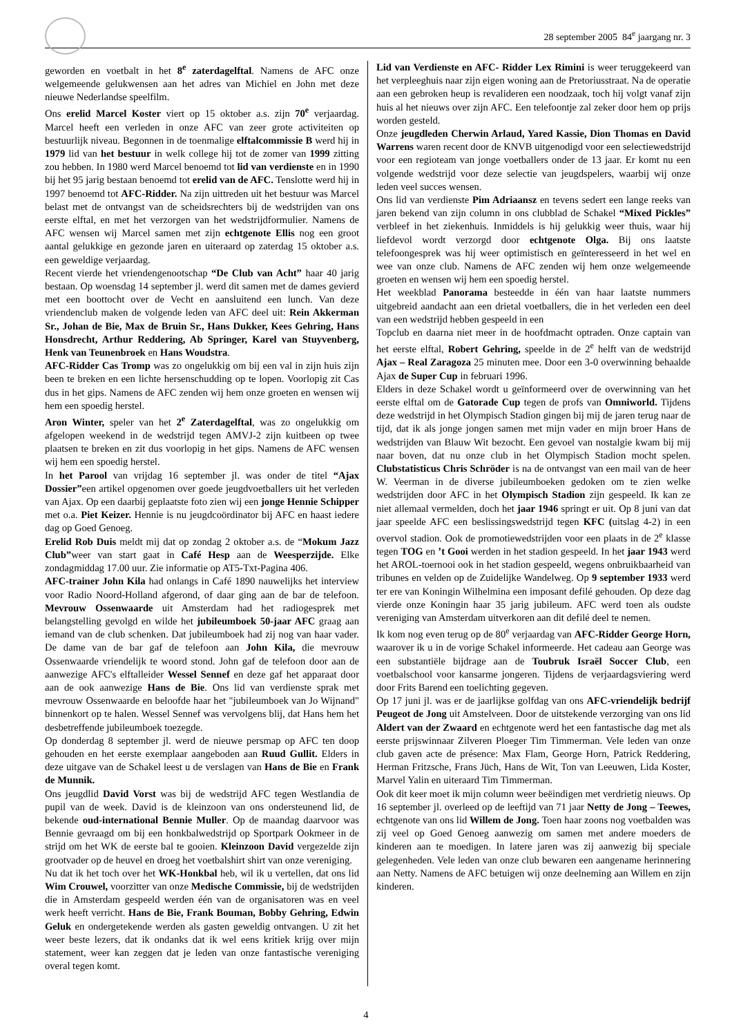28 september 2005 84<sup>e</sup> jaargang nr. 3
geworden en voetbalt in het 8<sup>e</sup> zaterdagelftal. Namens de AFC onze welgemeende gelukwensen aan het adres van Michiel en John met deze nieuwe Nederlandse speelfilm.
Ons erelid Marcel Koster viert op 15 oktober a.s. zijn 70<sup>e</sup> verjaardag. Marcel heeft een verleden in onze AFC van zeer grote activiteiten op bestuurlijk niveau. Begonnen in de toenmalige elftalcommissie B werd hij in 1979 lid van het bestuur in welk college hij tot de zomer van 1999 zitting zou hebben. In 1980 werd Marcel benoemd tot lid van verdienste en in 1990 bij het 95 jarig bestaan benoemd tot erelid van de AFC. Tenslotte werd hij in 1997 benoemd tot AFC-Ridder. Na zijn uittreden uit het bestuur was Marcel belast met de ontvangst van de scheidsrechters bij de wedstrijden van ons eerste elftal, en met het verzorgen van het wedstrijdformulier. Namens de AFC wensen wij Marcel samen met zijn echtgenote Ellis nog een groot aantal gelukkige en gezonde jaren en uiteraard op zaterdag 15 oktober a.s. een geweldige verjaardag.
Recent vierde het vriendengenootschap “De Club van Acht” haar 40 jarig bestaan. Op woensdag 14 september jl. werd dit samen met de dames gevierd met een boottocht over de Vecht en aansluitend een lunch. Van deze vriendenclub maken de volgende leden van AFC deel uit: Rein Akkerman Sr., Johan de Bie, Max de Bruin Sr., Hans Dukker, Kees Gehring, Hans Honsdrecht, Arthur Reddering, Ab Springer, Karel van Stuyvenberg, Henk van Teunenbroek en Hans Woudstra.
AFC-Ridder Cas Tromp was zo ongelukkig om bij een val in zijn huis zijn been te breken en een lichte hersenschudding op te lopen. Voorlopig zit Cas dus in het gips. Namens de AFC zenden wij hem onze groeten en wensen wij hem een spoedig herstel.
Aron Winter, speler van het 2<sup>e</sup> Zaterdagelftal, was zo ongelukkig om afgelopen weekend in de wedstrijd tegen AMVJ-2 zijn kuitbeen op twee plaatsen te breken en zit dus voorlopig in het gips. Namens de AFC wensen wij hem een spoedig herstel.
In het Parool van vrijdag 16 september jl. was onder de titel “Ajax Dossier”een artikel opgenomen over goede jeugdvoetballers uit het verleden van Ajax. Op een daarbij geplaatste foto zien wij een jonge Hennie Schipper met o.a. Piet Keizer. Hennie is nu jeugdcoördinator bij AFC en haast iedere dag op Goed Genoeg.
Erelid Rob Duis meldt mij dat op zondag 2 oktober a.s. de “Mokum Jazz Club”weer van start gaat in Café Hesp aan de Weesperzijde. Elke zondagmiddag 17.00 uur. Zie informatie op AT5-Txt-Pagina 406.
AFC-trainer John Kila had onlangs in Café 1890 nauwelijks het interview voor Radio Noord-Holland afgerond, of daar ging aan de bar de telefoon. Mevrouw Ossenwaarde uit Amsterdam had het radiogesprek met belangstelling gevolgd en wilde het jubileumboek 50-jaar AFC graag aan iemand van de club schenken. Dat jubileumboek had zij nog van haar vader. De dame van de bar gaf de telefoon aan John Kila, die mevrouw Ossenwaarde vriendelijk te woord stond. John gaf de telefoon door aan de aanwezige AFC's elftalleider Wessel Sennef en deze gaf het apparaat door aan de ook aanwezige Hans de Bie. Ons lid van verdienste sprak met mevrouw Ossenwaarde en beloofde haar het "jubileumboek van Jo Wijnand" binnenkort op te halen. Wessel Sennef was vervolgens blij, dat Hans hem het desbetreffende jubileumboek toezegde.
Op donderdag 8 september jl. werd de nieuwe persmap op AFC ten doop gehouden en het eerste exemplaar aangeboden aan Ruud Gullit. Elders in deze uitgave van de Schakel leest u de verslagen van Hans de Bie en Frank de Munnik.
Ons jeugdlid David Vorst was bij de wedstrijd AFC tegen Westlandia de pupil van de week. David is de kleinzoon van ons ondersteunend lid, de bekende oud-international Bennie Muller. Op de maandag daarvoor was Bennie gevraagd om bij een honkbalwedstrijd op Sportpark Ookmeer in de strijd om het WK de eerste bal te gooien. Kleinzoon David vergezelde zijn grootvader op de heuvel en droeg het voetbalshirt shirt van onze vereniging.
Nu dat ik het toch over het WK-Honkbal heb, wil ik u vertellen, dat ons lid Wim Crouwel, voorzitter van onze Medische Commissie, bij de wedstrijden die in Amsterdam gespeeld werden één van de organisatoren was en veel werk heeft verricht. Hans de Bie, Frank Bouman, Bobby Gehring, Edwin Geluk en ondergetekende werden als gasten geweldig ontvangen. U zit het weer beste lezers, dat ik ondanks dat ik wel eens kritiek krijg over mijn statement, weer kan zeggen dat je leden van onze fantastische vereniging overal tegen komt.
Lid van Verdienste en AFC- Ridder Lex Rimini is weer teruggekeerd van het verpleeghuis naar zijn eigen woning aan de Pretoriusstraat. Na de operatie aan een gebroken heup is revalideren een noodzaak, toch hij volgt vanaf zijn huis al het nieuws over zijn AFC. Een telefoontje zal zeker door hem op prijs worden gesteld.
Onze jeugdleden Cherwin Arlaud, Yared Kassie, Dion Thomas en David Warrens waren recent door de KNVB uitgenodigd voor een selectiewedstrijd voor een regioteam van jonge voetballers onder de 13 jaar. Er komt nu een volgende wedstrijd voor deze selectie van jeugdspelers, waarbij wij onze leden veel succes wensen.
Ons lid van verdienste Pim Adriaansz en tevens sedert een lange reeks van jaren bekend van zijn column in ons clubblad de Schakel “Mixed Pickles” verbleef in het ziekenhuis. Inmiddels is hij gelukkig weer thuis, waar hij liefdevol wordt verzorgd door echtgenote Olga. Bij ons laatste telefoongesprek was hij weer optimistisch en geïnteresseerd in het wel en wee van onze club. Namens de AFC zenden wij hem onze welgemeende groeten en wensen wij hem een spoedig herstel.
Het weekblad Panorama besteedde in één van haar laatste nummers uitgebreid aandacht aan een drietal voetballers, die in het verleden een deel van een wedstrijd hebben gespeeld in een
Topclub en daarna niet meer in de hoofdmacht optraden. Onze captain van het eerste elftal, Robert Gehring, speelde in de 2<sup>e</sup> helft van de wedstrijd Ajax – Real Zaragoza 25 minuten mee. Door een 3-0 overwinning behaalde Ajax de Super Cup in februari 1996.
Elders in deze Schakel wordt u geïnformeerd over de overwinning van het eerste elftal om de Gatorade Cup tegen de profs van Omniworld. Tijdens deze wedstrijd in het Olympisch Stadion gingen bij mij de jaren terug naar de tijd, dat ik als jonge jongen samen met mijn vader en mijn broer Hans de wedstrijden van Blauw Wit bezocht. Een gevoel van nostalgie kwam bij mij naar boven, dat nu onze club in het Olympisch Stadion mocht spelen. Clubstatisticus Chris Schröder is na de ontvangst van een mail van de heer W. Veerman in de diverse jubileumboeken gedoken om te zien welke wedstrijden door AFC in het Olympisch Stadion zijn gespeeld. Ik kan ze niet allemaal vermelden, doch het jaar 1946 springt er uit. Op 8 juni van dat jaar speelde AFC een beslissingswedstrijd tegen KFC (uitslag 4-2) in een overvol stadion. Ook de promotiewedstrijden voor een plaats in de 2<sup>e</sup> klasse tegen TOG en ’t Gooi werden in het stadion gespeeld. In het jaar 1943 werd het AROL-toernooi ook in het stadion gespeeld, wegens onbruikbaarheid van tribunes en velden op de Zuidelijke Wandelweg. Op 9 september 1933 werd ter ere van Koningin Wilhelmina een imposant defilé gehouden. Op deze dag vierde onze Koningin haar 35 jarig jubileum. AFC werd toen als oudste vereniging van Amsterdam uitverkoren aan dit defilé deel te nemen.
Ik kom nog even terug op de 80<sup>e</sup> verjaardag van AFC-Ridder George Horn, waarover ik u in de vorige Schakel informeerde. Het cadeau aan George was een substantiële bijdrage aan de Toubruk Israël Soccer Club, een voetbalschool voor kansarme jongeren. Tijdens de verjaardagsviering werd door Frits Barend een toelichting gegeven.
Op 17 juni jl. was er de jaarlijkse golfdag van ons AFC-vriendelijk bedrijf Peugeot de Jong uit Amstelveen. Door de uitstekende verzorging van ons lid Aldert van der Zwaard en echtgenote werd het een fantastische dag met als eerste prijswinnaar Zilveren Ploeger Tim Timmerman. Vele leden van onze club gaven acte de présence: Max Flam, George Horn, Patrick Reddering, Herman Fritzsche, Frans Jüch, Hans de Wit, Ton van Leeuwen, Lida Koster, Marvel Yalin en uiteraard Tim Timmerman.
Ook dit keer moet ik mijn column weer beëindigen met verdrietig nieuws. Op 16 september jl. overleed op de leeftijd van 71 jaar Netty de Jong – Teewes, echtgenote van ons lid Willem de Jong. Toen haar zoons nog voetbalden was zij veel op Goed Genoeg aanwezig om samen met andere moeders de kinderen aan te moedigen. In latere jaren was zij aanwezig bij speciale gelegenheden. Vele leden van onze club bewaren een aangename herinnering aan Netty. Namens de AFC betuigen wij onze deelneming aan Willem en zijn kinderen.
4